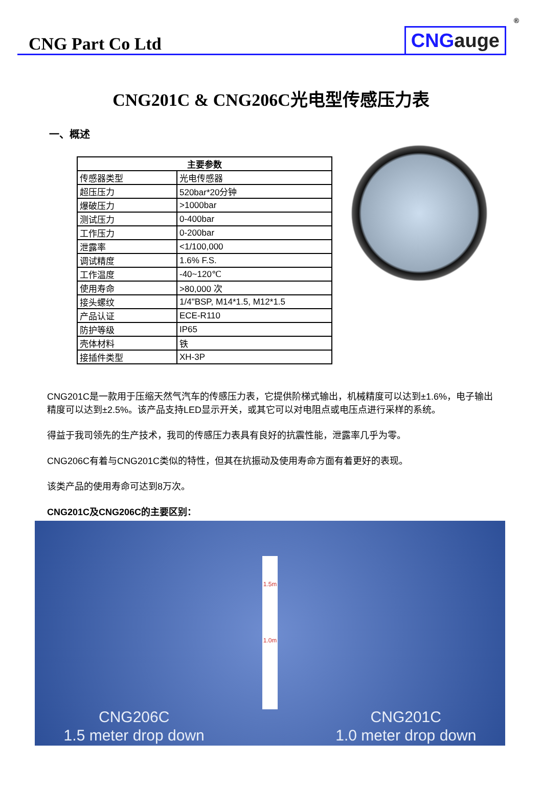CNG Part Co Ltd
CNGauge
<sup>®</sup>
CNG201C & CNG206C光电型传感压力表
一、概述
| 主要参数 | |
| --- | --- |
| 传感器类型 | 光电传感器 |
| 超压压力 | 520bar*20分钟 |
| 爆破压力 | >1000bar |
| 测试压力 | 0-400bar |
| 工作压力 | 0-200bar |
| 泄露率 | <1/100,000 |
| 调试精度 | 1.6% F.S. |
| 工作温度 | -40~120℃ |
| 使用寿命 | >80,000 次 |
| 接头螺纹 | 1/4"BSP, M14*1.5, M12*1.5 |
| 产品认证 | ECE-R110 |
| 防护等级 | IP65 |
| 壳体材料 | 铁 |
| 接插件类型 | XH-3P |
CNG201C是一款用于压缩天然气汽车的传感压力表，它提供阶梯式输出，机械精度可以达到±1.6%，电子输出精度可以达到±2.5%。该产品支持LED显示开关，或其它可以对电阻点或电压点进行采样的系统。
得益于我司领先的生产技术，我司的传感压力表具有良好的抗震性能，泄露率几乎为零。
CNG206C有着与CNG201C类似的特性，但其在抗振动及使用寿命方面有着更好的表现。
该类产品的使用寿命可达到8万次。
CNG201C及CNG206C的主要区别：
CNG206C
1.5 meter drop down
1.5m
1.0m
CNG201C
1.0 meter drop down